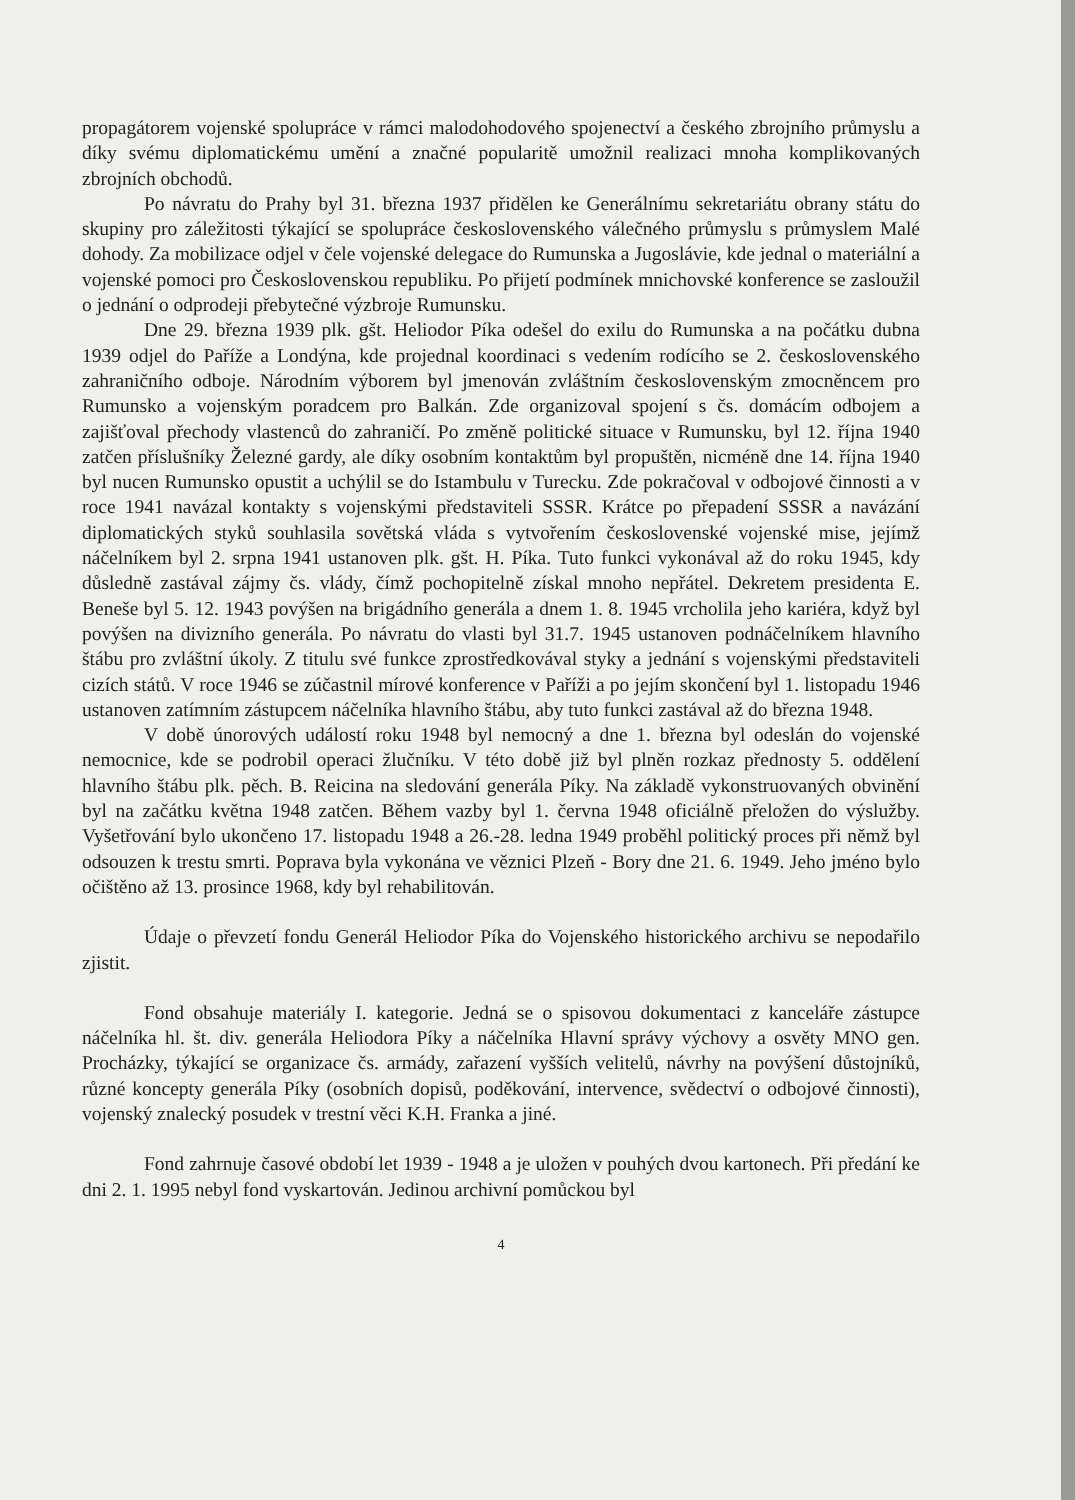propagátorem vojenské spolupráce v rámci malodohodového spojenectví a českého zbrojního průmyslu a díky svému diplomatickému umění a značné popularitě umožnil realizaci mnoha komplikovaných zbrojních obchodů.
Po návratu do Prahy byl 31. března 1937 přidělen ke Generálnímu sekretariátu obrany státu do skupiny pro záležitosti týkající se spolupráce československého válečného průmyslu s průmyslem Malé dohody. Za mobilizace odjel v čele vojenské delegace do Rumunska a Jugoslávie, kde jednal o materiální a vojenské pomoci pro Československou republiku. Po přijetí podmínek mnichovské konference se zasloužil o jednání o odprodeji přebytečné výzbroje Rumunsku.
Dne 29. března 1939 plk. gšt. Heliodor Píka odešel do exilu do Rumunska a na počátku dubna 1939 odjel do Paříže a Londýna, kde projednal koordinaci s vedením rodícího se 2. československého zahraničního odboje. Národním výborem byl jmenován zvláštním československým zmocněncem pro Rumunsko a vojenským poradcem pro Balkán. Zde organizoval spojení s čs. domácím odbojem a zajišťoval přechody vlastenců do zahraničí. Po změně politické situace v Rumunsku, byl 12. října 1940 zatčen příslušníky Železné gardy, ale díky osobním kontaktům byl propuštěn, nicméně dne 14. října 1940 byl nucen Rumunsko opustit a uchýlil se do Istambulu v Turecku. Zde pokračoval v odbojové činnosti a v roce 1941 navázal kontakty s vojenskými představiteli SSSR. Krátce po přepadení SSSR a navázání diplomatických styků souhlasila sovětská vláda s vytvořením československé vojenské mise, jejímž náčelníkem byl 2. srpna 1941 ustanoven plk. gšt. H. Píka. Tuto funkci vykonával až do roku 1945, kdy důsledně zastával zájmy čs. vlády, čímž pochopitelně získal mnoho nepřátel. Dekretem presidenta E. Beneše byl 5. 12. 1943 povýšen na brigádního generála a dnem 1. 8. 1945 vrcholila jeho kariéra, když byl povýšen na divizního generála. Po návratu do vlasti byl 31.7. 1945 ustanoven podnáčelníkem hlavního štábu pro zvláštní úkoly. Z titulu své funkce zprostředkovával styky a jednání s vojenskými představiteli cizích států. V roce 1946 se zúčastnil mírové konference v Paříži a po jejím skončení byl 1. listopadu 1946 ustanoven zatímním zástupcem náčelníka hlavního štábu, aby tuto funkci zastával až do března 1948.
V době únorových událostí roku 1948 byl nemocný a dne 1. března byl odeslán do vojenské nemocnice, kde se podrobil operaci žlučníku. V této době již byl plněn rozkaz přednosty 5. oddělení hlavního štábu plk. pěch. B. Reicina na sledování generála Píky. Na základě vykonstruovaných obvinění byl na začátku května 1948 zatčen. Během vazby byl 1. června 1948 oficiálně přeložen do výslužby. Vyšetřování bylo ukončeno 17. listopadu 1948 a 26.-28. ledna 1949 proběhl politický proces při němž byl odsouzen k trestu smrti. Poprava byla vykonána ve věznici Plzeň - Bory dne 21. 6. 1949. Jeho jméno bylo očištěno až 13. prosince 1968, kdy byl rehabilitován.
Údaje o převzetí fondu Generál Heliodor Píka do Vojenského historického archivu se nepodařilo zjistit.
Fond obsahuje materiály I. kategorie. Jedná se o spisovou dokumentaci z kanceláře zástupce náčelníka hl. št. div. generála Heliodora Píky a náčelníka Hlavní správy výchovy a osvěty MNO gen. Procházky, týkající se organizace čs. armády, zařazení vyšších velitelů, návrhy na povýšení důstojníků, různé koncepty generála Píky (osobních dopisů, poděkování, intervence, svědectví o odbojové činnosti), vojenský znalecký posudek v trestní věci K.H. Franka a jiné.
Fond zahrnuje časové období let 1939 - 1948 a je uložen v pouhých dvou kartonech. Při předání ke dni 2. 1. 1995 nebyl fond vyskartován. Jedinou archivní pomůckou byl
4